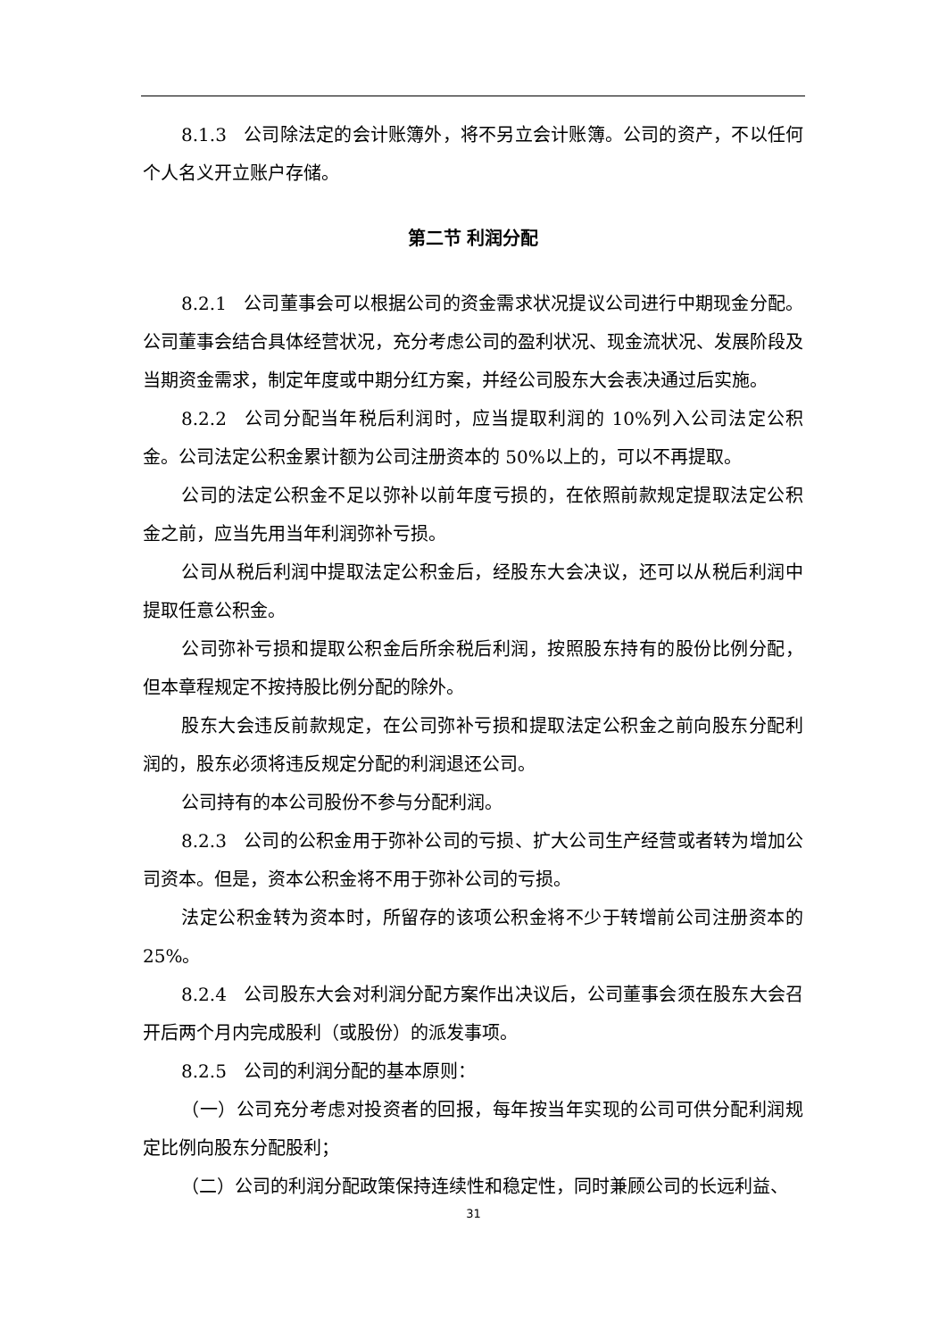8.1.3 公司除法定的会计账簿外，将不另立会计账簿。公司的资产，不以任何个人名义开立账户存储。
第二节 利润分配
8.2.1 公司董事会可以根据公司的资金需求状况提议公司进行中期现金分配。公司董事会结合具体经营状况，充分考虑公司的盈利状况、现金流状况、发展阶段及当期资金需求，制定年度或中期分红方案，并经公司股东大会表决通过后实施。
8.2.2 公司分配当年税后利润时，应当提取利润的 10%列入公司法定公积金。公司法定公积金累计额为公司注册资本的 50%以上的，可以不再提取。
公司的法定公积金不足以弥补以前年度亏损的，在依照前款规定提取法定公积金之前，应当先用当年利润弥补亏损。
公司从税后利润中提取法定公积金后，经股东大会决议，还可以从税后利润中提取任意公积金。
公司弥补亏损和提取公积金后所余税后利润，按照股东持有的股份比例分配，但本章程规定不按持股比例分配的除外。
股东大会违反前款规定，在公司弥补亏损和提取法定公积金之前向股东分配利润的，股东必须将违反规定分配的利润退还公司。
公司持有的本公司股份不参与分配利润。
8.2.3 公司的公积金用于弥补公司的亏损、扩大公司生产经营或者转为增加公司资本。但是，资本公积金将不用于弥补公司的亏损。
法定公积金转为资本时，所留存的该项公积金将不少于转增前公司注册资本的 25%。
8.2.4 公司股东大会对利润分配方案作出决议后，公司董事会须在股东大会召开后两个月内完成股利（或股份）的派发事项。
8.2.5 公司的利润分配的基本原则：
（一）公司充分考虑对投资者的回报，每年按当年实现的公司可供分配利润规定比例向股东分配股利；
（二）公司的利润分配政策保持连续性和稳定性，同时兼顾公司的长远利益、
31